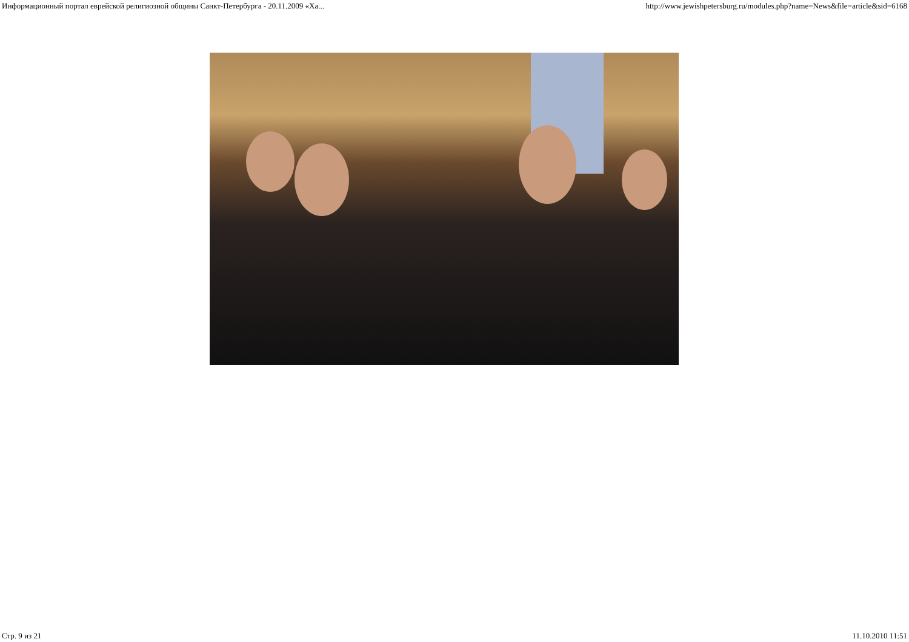Информационный портал еврейской религиозной общины Санкт-Петербурга - 20.11.2009 «Ха... http://www.jewishpetersburg.ru/modules.php?name=News&file=article&sid=6168
Стр. 9 из 21 11.10.2010 11:51